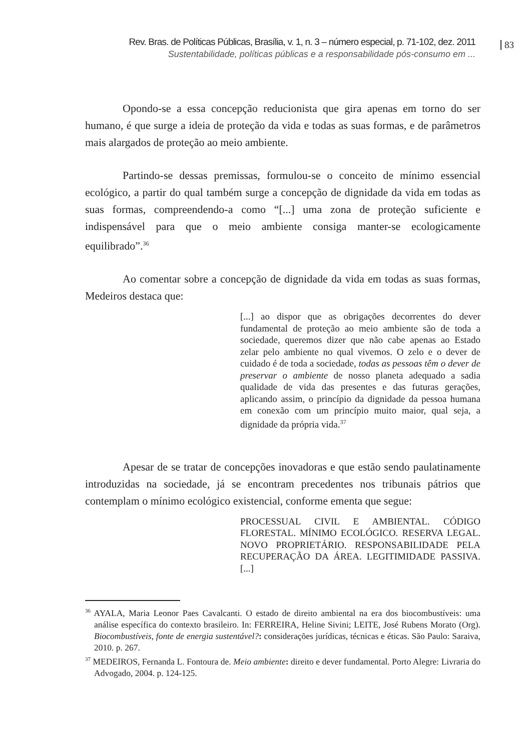Rev. Bras. de Políticas Públicas, Brasília, v. 1, n. 3 – número especial, p. 71-102, dez. 2011
Sustentabilidade, políticas públicas e a responsabilidade pós-consumo em ...
83
Opondo-se a essa concepção reducionista que gira apenas em torno do ser humano, é que surge a ideia de proteção da vida e todas as suas formas, e de parâmetros mais alargados de proteção ao meio ambiente.
Partindo-se dessas premissas, formulou-se o conceito de mínimo essencial ecológico, a partir do qual também surge a concepção de dignidade da vida em todas as suas formas, compreendendo-a como “[...] uma zona de proteção suficiente e indispensável para que o meio ambiente consiga manter-se ecologicamente equilibrado”.<sup>36</sup>
Ao comentar sobre a concepção de dignidade da vida em todas as suas formas, Medeiros destaca que:
[...] ao dispor que as obrigações decorrentes do dever fundamental de proteção ao meio ambiente são de toda a sociedade, queremos dizer que não cabe apenas ao Estado zelar pelo ambiente no qual vivemos. O zelo e o dever de cuidado é de toda a sociedade, todas as pessoas têm o dever de preservar o ambiente de nosso planeta adequado a sadia qualidade de vida das presentes e das futuras gerações, aplicando assim, o princípio da dignidade da pessoa humana em conexão com um princípio muito maior, qual seja, a dignidade da própria vida.<sup>37</sup>
Apesar de se tratar de concepções inovadoras e que estão sendo paulatinamente introduzidas na sociedade, já se encontram precedentes nos tribunais pátrios que contemplam o mínimo ecológico existencial, conforme ementa que segue:
PROCESSUAL CIVIL E AMBIENTAL. CÓDIGO FLORESTAL. MÍNIMO ECOLÓGICO. RESERVA LEGAL. NOVO PROPRIETÁRIO. RESPONSABILIDADE PELA RECUPERAÇÃO DA ÁREA. LEGITIMIDADE PASSIVA. [...]
<sup>36</sup> AYALA, Maria Leonor Paes Cavalcanti. O estado de direito ambiental na era dos biocombustíveis: uma análise específica do contexto brasileiro. In: FERREIRA, Heline Sivini; LEITE, José Rubens Morato (Org). Biocombustíveis, fonte de energia sustentável?: considerações jurídicas, técnicas e éticas. São Paulo: Saraiva, 2010. p. 267.
<sup>37</sup> MEDEIROS, Fernanda L. Fontoura de. Meio ambiente: direito e dever fundamental. Porto Alegre: Livraria do Advogado, 2004. p. 124-125.